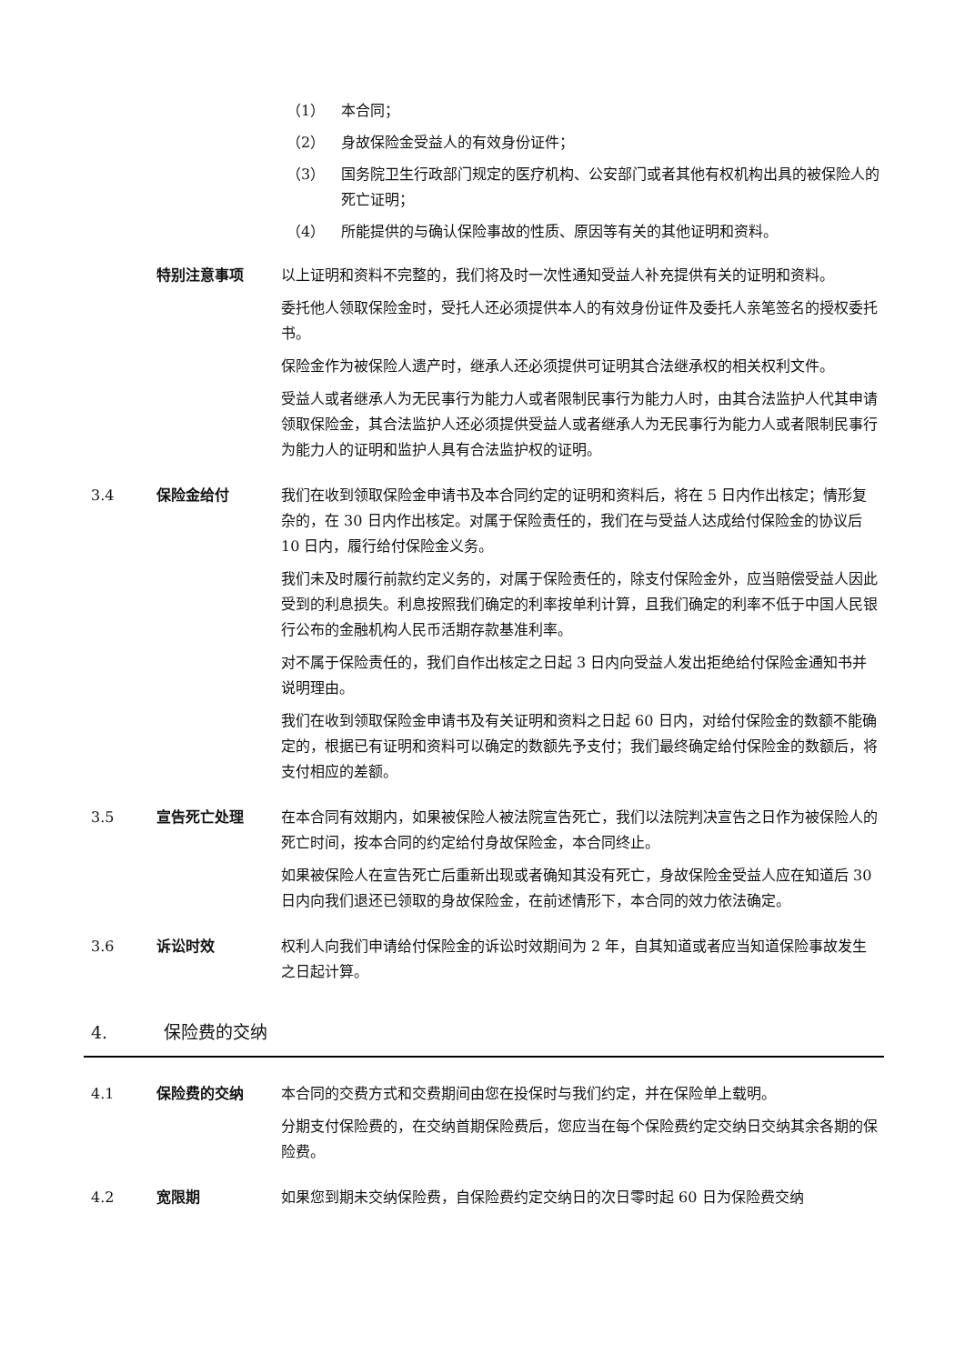（1） 本合同；
（2） 身故保险金受益人的有效身份证件；
（3） 国务院卫生行政部门规定的医疗机构、公安部门或者其他有权机构出具的被保险人的死亡证明；
（4） 所能提供的与确认保险事故的性质、原因等有关的其他证明和资料。
特别注意事项 以上证明和资料不完整的，我们将及时一次性通知受益人补充提供有关的证明和资料。
委托他人领取保险金时，受托人还必须提供本人的有效身份证件及委托人亲笔签名的授权委托书。
保险金作为被保险人遗产时，继承人还必须提供可证明其合法继承权的相关权利文件。
受益人或者继承人为无民事行为能力人或者限制民事行为能力人时，由其合法监护人代其申请领取保险金，其合法监护人还必须提供受益人或者继承人为无民事行为能力人或者限制民事行为能力人的证明和监护人具有合法监护权的证明。
3.4 保险金给付 我们在收到领取保险金申请书及本合同约定的证明和资料后，将在 5 日内作出核定；情形复杂的，在 30 日内作出核定。对属于保险责任的，我们在与受益人达成给付保险金的协议后 10 日内，履行给付保险金义务。
我们未及时履行前款约定义务的，对属于保险责任的，除支付保险金外，应当赔偿受益人因此受到的利息损失。利息按照我们确定的利率按单利计算，且我们确定的利率不低于中国人民银行公布的金融机构人民币活期存款基准利率。
对不属于保险责任的，我们自作出核定之日起 3 日内向受益人发出拒绝给付保险金通知书并说明理由。
我们在收到领取保险金申请书及有关证明和资料之日起 60 日内，对给付保险金的数额不能确定的，根据已有证明和资料可以确定的数额先予支付；我们最终确定给付保险金的数额后，将支付相应的差额。
3.5 宣告死亡处理 在本合同有效期内，如果被保险人被法院宣告死亡，我们以法院判决宣告之日作为被保险人的死亡时间，按本合同的约定给付身故保险金，本合同终止。
如果被保险人在宣告死亡后重新出现或者确知其没有死亡，身故保险金受益人应在知道后 30 日内向我们退还已领取的身故保险金，在前述情形下，本合同的效力依法确定。
3.6 诉讼时效 权利人向我们申请给付保险金的诉讼时效期间为 2 年，自其知道或者应当知道保险事故发生之日起计算。
4. 保险费的交纳
4.1 保险费的交纳 本合同的交费方式和交费期间由您在投保时与我们约定，并在保险单上载明。
分期支付保险费的，在交纳首期保险费后，您应当在每个保险费约定交纳日交纳其余各期的保险费。
4.2 宽限期 如果您到期未交纳保险费，自保险费约定交纳日的次日零时起 60 日为保险费交纳